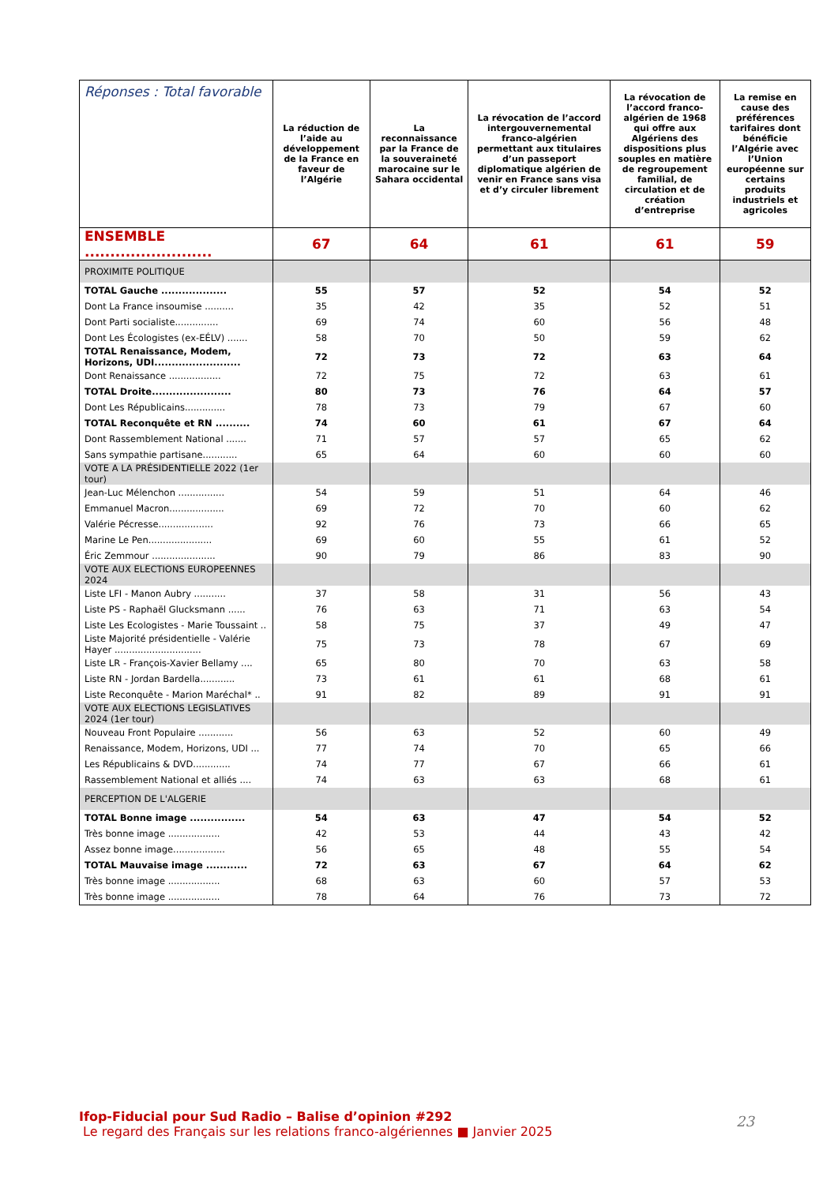| Réponses : Total favorable | La réduction de l’aide au développement de la France en faveur de l’Algérie | La reconnaissance par la France de la souveraineté marocaine sur le Sahara occidental | La révocation de l’accord intergouvernemental franco-algérien permettant aux titulaires d’un passeport diplomatique algérien de venir en France sans visa et d’y circuler librement | La révocation de l’accord franco-algérien de 1968 qui offre aux Algériens des dispositions plus souples en matière de regroupement familial, de circulation et de création d’entreprise | La remise en cause des préférences tarifaires dont bénéficie l’Algérie avec l’Union européenne sur certains produits industriels et agricoles |
| --- | --- | --- | --- | --- | --- |
| ENSEMBLE ......................... | 67 | 64 | 61 | 61 | 59 |
| PROXIMITE POLITIQUE | | | | | |
| TOTAL Gauche ................... | 55 | 57 | 52 | 54 | 52 |
| Dont La France insoumise .......... | 35 | 42 | 35 | 52 | 51 |
| Dont Parti socialiste............... | 69 | 74 | 60 | 56 | 48 |
| Dont Les Écologistes (ex-EÉLV) ....... | 58 | 70 | 50 | 59 | 62 |
| TOTAL Renaissance, Modem, Horizons, UDI......................... | 72 | 73 | 72 | 63 | 64 |
| Dont Renaissance .................. | 72 | 75 | 72 | 63 | 61 |
| TOTAL Droite....................... | 80 | 73 | 76 | 64 | 57 |
| Dont Les Républicains.............. | 78 | 73 | 79 | 67 | 60 |
| TOTAL Reconquête et RN .......... | 74 | 60 | 61 | 67 | 64 |
| Dont Rassemblement National ....... | 71 | 57 | 57 | 65 | 62 |
| Sans sympathie partisane............ | 65 | 64 | 60 | 60 | 60 |
| VOTE A LA PRÉSIDENTIELLE 2022 (1er tour) | | | | | |
| Jean-Luc Mélenchon ................ | 54 | 59 | 51 | 64 | 46 |
| Emmanuel Macron................... | 69 | 72 | 70 | 60 | 62 |
| Valérie Pécresse................... | 92 | 76 | 73 | 66 | 65 |
| Marine Le Pen...................... | 69 | 60 | 55 | 61 | 52 |
| Éric Zemmour ...................... | 90 | 79 | 86 | 83 | 90 |
| VOTE AUX ELECTIONS EUROPEENNES 2024 | | | | | |
| Liste LFI - Manon Aubry ........... | 37 | 58 | 31 | 56 | 43 |
| Liste PS - Raphaël Glucksmann ...... | 76 | 63 | 71 | 63 | 54 |
| Liste Les Ecologistes - Marie Toussaint .. | 58 | 75 | 37 | 49 | 47 |
| Liste Majorité présidentielle - Valérie Hayer .............................. | 75 | 73 | 78 | 67 | 69 |
| Liste LR - François-Xavier Bellamy .... | 65 | 80 | 70 | 63 | 58 |
| Liste RN - Jordan Bardella............ | 73 | 61 | 61 | 68 | 61 |
| Liste Reconquête - Marion Maréchal* .. | 91 | 82 | 89 | 91 | 91 |
| VOTE AUX ELECTIONS LEGISLATIVES 2024 (1er tour) | | | | | |
| Nouveau Front Populaire ............ | 56 | 63 | 52 | 60 | 49 |
| Renaissance, Modem, Horizons, UDI ... | 77 | 74 | 70 | 65 | 66 |
| Les Républicains & DVD............. | 74 | 77 | 67 | 66 | 61 |
| Rassemblement National et alliés .... | 74 | 63 | 63 | 68 | 61 |
| PERCEPTION DE L'ALGERIE | | | | | |
| TOTAL Bonne image ................ | 54 | 63 | 47 | 54 | 52 |
| Très bonne image .................. | 42 | 53 | 44 | 43 | 42 |
| Assez bonne image.................. | 56 | 65 | 48 | 55 | 54 |
| TOTAL Mauvaise image ............ | 72 | 63 | 67 | 64 | 62 |
| Très bonne image .................. | 68 | 63 | 60 | 57 | 53 |
| Très bonne image .................. | 78 | 64 | 76 | 73 | 72 |
Ifop-Fiducial pour Sud Radio – Balise d’opinion #292
Le regard des Français sur les relations franco-algériennes ■ Janvier 2025
23